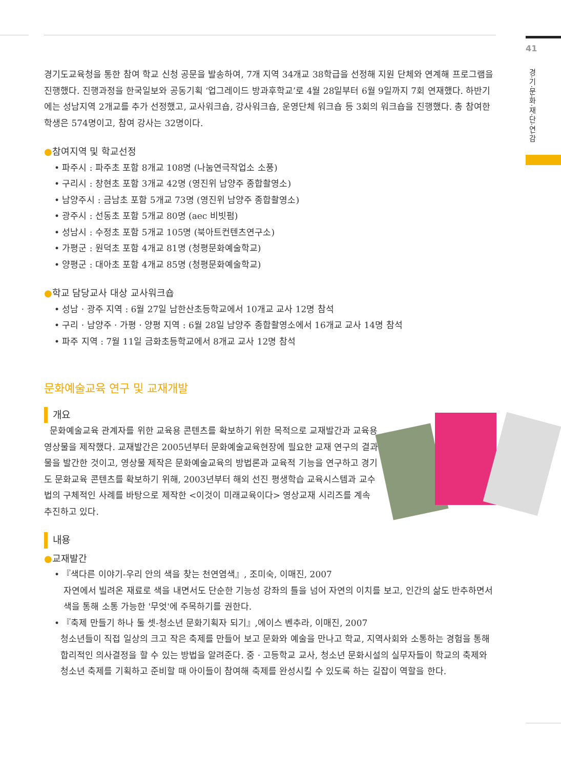41
경·기·문·화·재·단·연·감
경기도교육청을 통한 참여 학교 신청 공문을 발송하여, 7개 지역 34개교 38학급을 선정해 지원 단체와 연계해 프로그램을 진행했다. 진행과정을 한국일보와 공동기획 ‘업그레이드 방과후학교’로 4월 28일부터 6월 9일까지 7회 연재했다. 하반기에는 성남지역 2개교를 추가 선정했고, 교사워크숍, 강사워크숍, 운영단체 워크숍 등 3회의 워크숍을 진행했다. 총 참여한 학생은 574명이고, 참여 강사는 32명이다.
●참여지역 및 학교선정
• 파주시 : 파주초 포함 8개교 108명 (나눔연극작업소 소풍)
• 구리시 : 창현초 포함 3개교 42명 (영진위 남양주 종합촬영소)
• 남양주시 : 금남초 포함 5개교 73명 (영진위 남양주 종합촬영소)
• 광주시 : 선동초 포함 5개교 80명 (aec 비빗펌)
• 성남시 : 수정초 포함 5개교 105명 (북아트컨텐츠연구소)
• 가평군 : 원덕초 포함 4개교 81명 (청평문화예술학교)
• 양평군 : 대아초 포함 4개교 85명 (청평문화예술학교)
●학교 담당교사 대상 교사워크숍
• 성남 · 광주 지역 : 6월 27일 남한산초등학교에서 10개교 교사 12명 참석
• 구리 · 남양주 · 가평 · 양평 지역 : 6월 28일 남양주 종합촬영소에서 16개교 교사 14명 참석
• 파주 지역 : 7월 11일 금화초등학교에서 8개교 교사 12명 참석
문화예술교육 연구 및 교재개발
개요
문화예술교육 관계자를 위한 교육용 콘텐츠를 확보하기 위한 목적으로 교재발간과 교육용 영상물을 제작했다. 교재발간은 2005년부터 문화예술교육현장에 필요한 교재 연구의 결과물을 발간한 것이고, 영상물 제작은 문화예술교육의 방법론과 교육적 기능을 연구하고 경기도 문화교육 콘텐츠를 확보하기 위해, 2003년부터 해외 선진 평생학습 교육시스템과 교수법의 구체적인 사례를 바탕으로 제작한 <이것이 미래교육이다> 영상교재 시리즈를 계속 추진하고 있다.
내용
●교재발간
• 『색다른 이야기-우리 안의 색을 찾는 천연염색』, 조미숙, 이매진, 2007
자연에서 빌려온 재료로 색을 내면서도 단순한 기능성 강좌의 틀을 넘어 자연의 이치를 보고, 인간의 삶도 반추하면서 색을 통해 소통 가능한 '무엇'에 주목하기를 권한다.
• 『축제 만들기 하나 둘 셋-청소년 문화기획자 되기』,에이스 벤추라, 이매진, 2007
청소년들이 직접 일상의 크고 작은 축제를 만들어 보고 문화와 예술을 만나고 학교, 지역사회와 소통하는 경험을 통해 합리적인 의사결정을 할 수 있는 방법을 알려준다. 중 · 고등학교 교사, 청소년 문화시설의 실무자들이 학교의 축제와 청소년 축제를 기획하고 준비할 때 아이들이 참여해 축제를 완성시킬 수 있도록 하는 길잡이 역할을 한다.